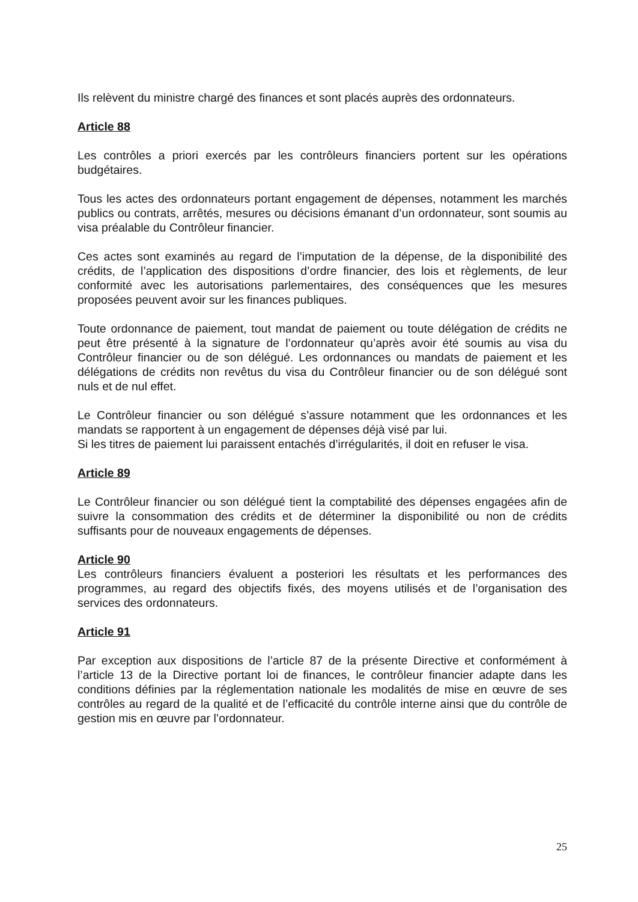Ils relèvent du ministre chargé des finances et sont placés auprès des ordonnateurs.
Article 88
Les contrôles a priori exercés par les contrôleurs financiers portent sur les opérations budgétaires.
Tous les actes des ordonnateurs portant engagement de dépenses, notamment les marchés publics ou contrats, arrêtés, mesures ou décisions émanant d’un ordonnateur, sont soumis au visa préalable du Contrôleur financier.
Ces actes sont examinés au regard de l’imputation de la dépense, de la disponibilité des crédits, de l’application des dispositions d’ordre financier, des lois et règlements, de leur conformité avec les autorisations parlementaires, des conséquences que les mesures proposées peuvent avoir sur les finances publiques.
Toute ordonnance de paiement, tout mandat de paiement ou toute délégation de crédits ne peut être présenté à la signature de l’ordonnateur qu’après avoir été soumis au visa du Contrôleur financier ou de son délégué. Les ordonnances ou mandats de paiement et les délégations de crédits non revêtus du visa du Contrôleur financier ou de son délégué sont nuls et de nul effet.
Le Contrôleur financier ou son délégué s’assure notamment que les ordonnances et les mandats se rapportent à un engagement de dépenses déjà visé par lui.
Si les titres de paiement lui paraissent entachés d’irrégularités, il doit en refuser le visa.
Article 89
Le Contrôleur financier ou son délégué tient la comptabilité des dépenses engagées afin de suivre la consommation des crédits et de déterminer la disponibilité ou non de crédits suffisants pour de nouveaux engagements de dépenses.
Article 90
Les contrôleurs financiers évaluent a posteriori les résultats et les performances des programmes, au regard des objectifs fixés, des moyens utilisés et de l’organisation des services des ordonnateurs.
Article 91
Par exception aux dispositions de l’article 87 de la présente Directive et conformément à l’article 13 de la Directive portant loi de finances, le contrôleur financier adapte dans les conditions définies par la réglementation nationale les modalités de mise en œuvre de ses contrôles au regard de la qualité et de l’efficacité du contrôle interne ainsi que du contrôle de gestion mis en œuvre par l’ordonnateur.
25